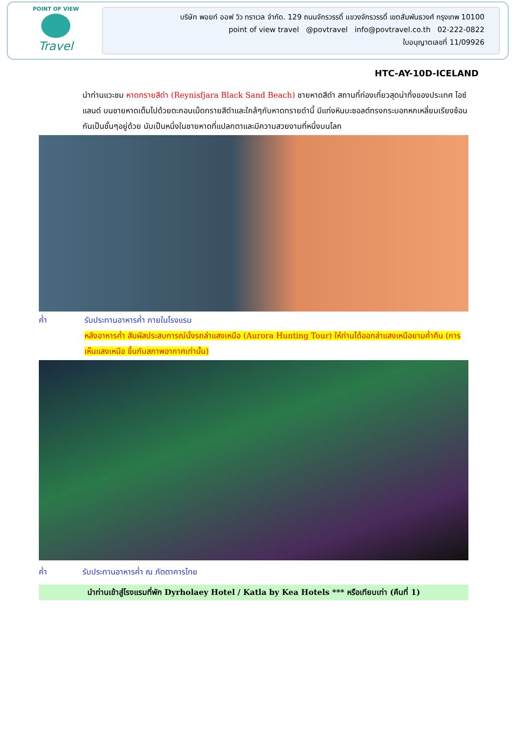POINT OF VIEW
Travel
บริษัท พอยท์ ออฟ วิว ทราเวล จำกัด. 129 ถนนจักรวรรดิ์ แขวงจักรวรรดิ์ เขตสัมพันธวงศ์ กรุงเทพ 10100
point of view travel @povtravel info@povtravel.co.th 02-222-0822
ใบอนุญาตเลขที่ 11/09926
HTC-AY-10D-ICELAND
นำท่านแวะชม หาดทรายสีดำ (Reynisfjara Black Sand Beach) ชายหาดสีดำ สถานที่ท่องเที่ยวสุดน่าทึ่งของประเทศ ไอซ์แลนด์ บนชายหาดเต็มไปด้วยตะกอนเม็ดทรายสีดำและใกล้ๆกับหาดทรายดำนี้ มีแท่งหินบะซอลต์ทรงกระบอกหกเหลี่ยมเรียงซ้อนกันเป็นชั้นๆอยู่ด้วย นับเป็นหนึ่งในชายหาดที่แปลกตาและมีความสวยงามที่หนึ่งบนโลก
ค่ำ รับประทานอาหารค่ำ ภายในโรงแรม
หลังอาหารค่ำ สัมผัสประสบการณ์นั่งรถล่าแสงเหนือ (Aurora Hunting Tour) ให้ท่านได้ออกล่าแสงเหนือยามค่ำคืน (การเห็นแสงเหนือ ขึ้นกับสภาพอากาศเท่านั้น)
ค่ำ รับประทานอาหารค่ำ ณ ภัตตาคารไทย
นำท่านเข้าสู่โรงแรมที่พัก Dyrholaey Hotel / Katla by Kea Hotels *** หรือเทียบเท่า (คืนที่ 1)